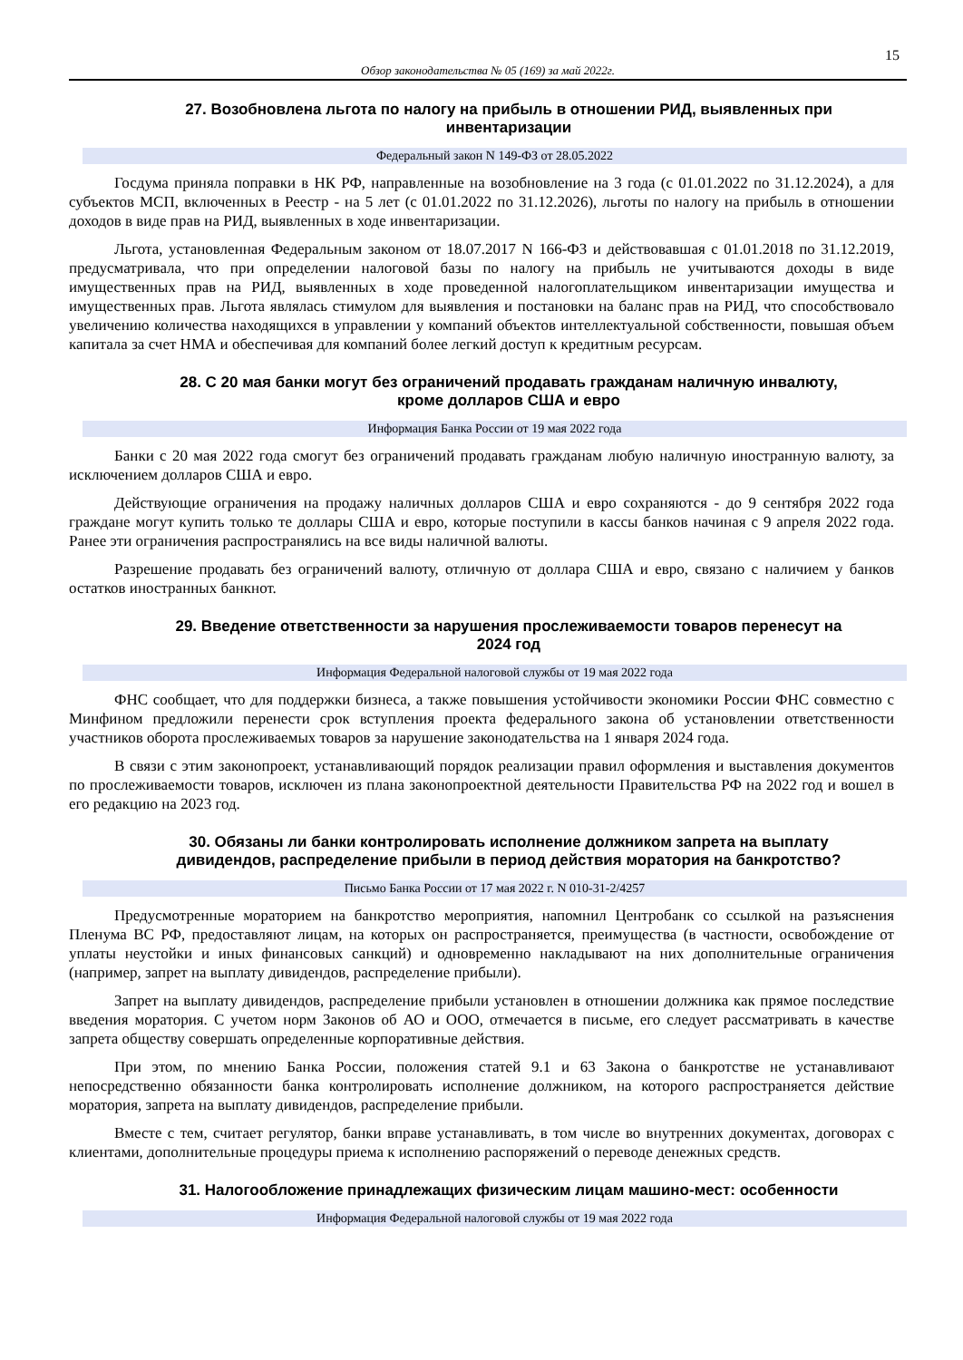15
Обзор законодательства № 05 (169) за май 2022г.
27. Возобновлена льгота по налогу на прибыль в отношении РИД, выявленных при инвентаризации
Федеральный закон N 149-ФЗ от 28.05.2022
Госдума приняла поправки в НК РФ, направленные на возобновление на 3 года (с 01.01.2022 по 31.12.2024), а для субъектов МСП, включенных в Реестр - на 5 лет (с 01.01.2022 по 31.12.2026), льготы по налогу на прибыль в отношении доходов в виде прав на РИД, выявленных в ходе инвентаризации.
Льгота, установленная Федеральным законом от 18.07.2017 N 166-ФЗ и действовавшая с 01.01.2018 по 31.12.2019, предусматривала, что при определении налоговой базы по налогу на прибыль не учитываются доходы в виде имущественных прав на РИД, выявленных в ходе проведенной налогоплательщиком инвентаризации имущества и имущественных прав. Льгота являлась стимулом для выявления и постановки на баланс прав на РИД, что способствовало увеличению количества находящихся в управлении у компаний объектов интеллектуальной собственности, повышая объем капитала за счет НМА и обеспечивая для компаний более легкий доступ к кредитным ресурсам.
28. С 20 мая банки могут без ограничений продавать гражданам наличную инвалюту, кроме долларов США и евро
Информация Банка России от 19 мая 2022 года
Банки с 20 мая 2022 года смогут без ограничений продавать гражданам любую наличную иностранную валюту, за исключением долларов США и евро.
Действующие ограничения на продажу наличных долларов США и евро сохраняются - до 9 сентября 2022 года граждане могут купить только те доллары США и евро, которые поступили в кассы банков начиная с 9 апреля 2022 года. Ранее эти ограничения распространялись на все виды наличной валюты.
Разрешение продавать без ограничений валюту, отличную от доллара США и евро, связано с наличием у банков остатков иностранных банкнот.
29. Введение ответственности за нарушения прослеживаемости товаров перенесут на 2024 год
Информация Федеральной налоговой службы от 19 мая 2022 года
ФНС сообщает, что для поддержки бизнеса, а также повышения устойчивости экономики России ФНС совместно с Минфином предложили перенести срок вступления проекта федерального закона об установлении ответственности участников оборота прослеживаемых товаров за нарушение законодательства на 1 января 2024 года.
В связи с этим законопроект, устанавливающий порядок реализации правил оформления и выставления документов по прослеживаемости товаров, исключен из плана законопроектной деятельности Правительства РФ на 2022 год и вошел в его редакцию на 2023 год.
30. Обязаны ли банки контролировать исполнение должником запрета на выплату дивидендов, распределение прибыли в период действия моратория на банкротство?
Письмо Банка России от 17 мая 2022 г. N 010-31-2/4257
Предусмотренные мораторием на банкротство мероприятия, напомнил Центробанк со ссылкой на разъяснения Пленума ВС РФ, предоставляют лицам, на которых он распространяется, преимущества (в частности, освобождение от уплаты неустойки и иных финансовых санкций) и одновременно накладывают на них дополнительные ограничения (например, запрет на выплату дивидендов, распределение прибыли).
Запрет на выплату дивидендов, распределение прибыли установлен в отношении должника как прямое последствие введения моратория. С учетом норм Законов об АО и ООО, отмечается в письме, его следует рассматривать в качестве запрета обществу совершать определенные корпоративные действия.
При этом, по мнению Банка России, положения статей 9.1 и 63 Закона о банкротстве не устанавливают непосредственно обязанности банка контролировать исполнение должником, на которого распространяется действие моратория, запрета на выплату дивидендов, распределение прибыли.
Вместе с тем, считает регулятор, банки вправе устанавливать, в том числе во внутренних документах, договорах с клиентами, дополнительные процедуры приема к исполнению распоряжений о переводе денежных средств.
31. Налогообложение принадлежащих физическим лицам машино-мест: особенности
Информация Федеральной налоговой службы от 19 мая 2022 года